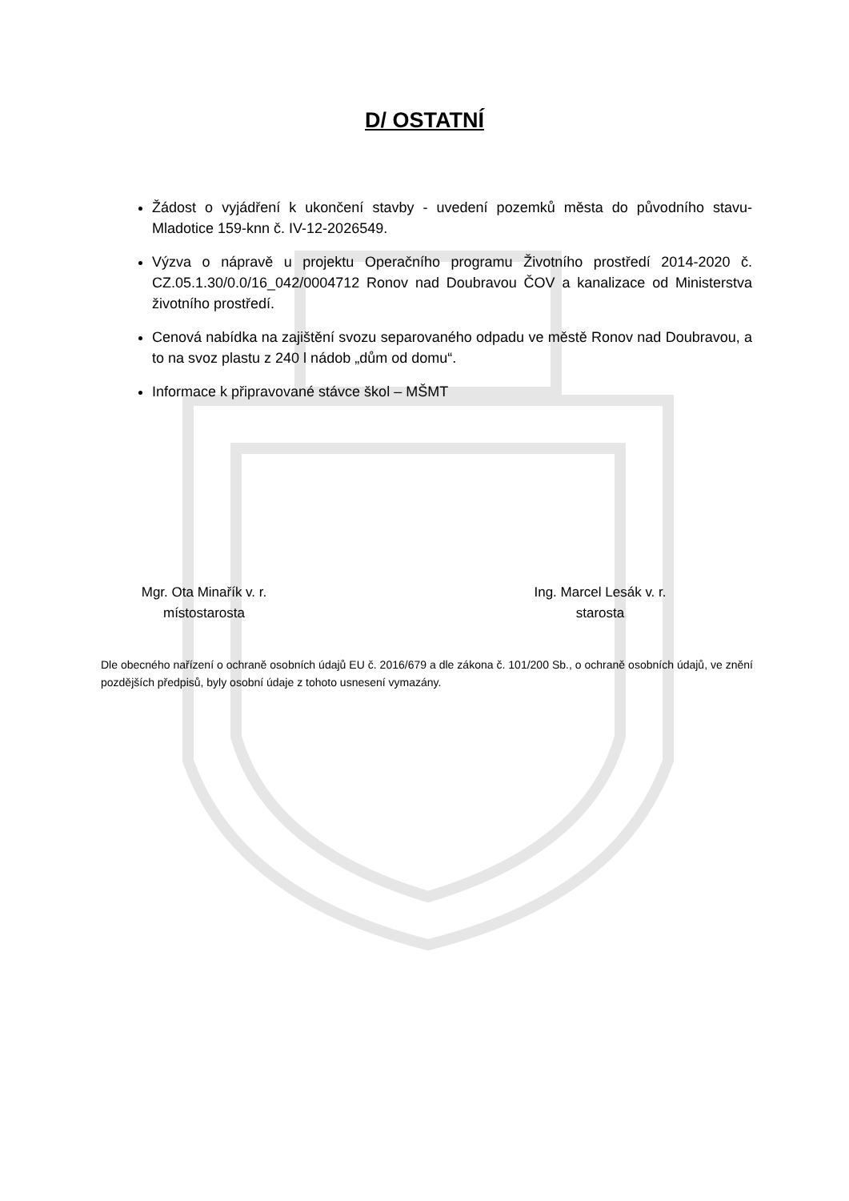D/ OSTATNÍ
Žádost o vyjádření k ukončení stavby - uvedení pozemků města do původního stavu- Mladotice 159-knn č. IV-12-2026549.
Výzva o nápravě u projektu Operačního programu Životního prostředí 2014-2020 č. CZ.05.1.30/0.0/16_042/0004712 Ronov nad Doubravou ČOV a kanalizace od Ministerstva životního prostředí.
Cenová nabídka na zajištění svozu separovaného odpadu ve městě Ronov nad Doubravou, a to na svoz plastu z 240 l nádob „dům od domu“.
Informace k připravované stávce škol – MŠMT
Mgr. Ota Minařík v. r.
místostarosta
Ing. Marcel Lesák v. r.
starosta
Dle obecného nařízení o ochraně osobních údajů EU č. 2016/679 a dle zákona č. 101/200 Sb., o ochraně osobních údajů, ve znění pozdějších předpisů, byly osobní údaje z tohoto usnesení vymazány.